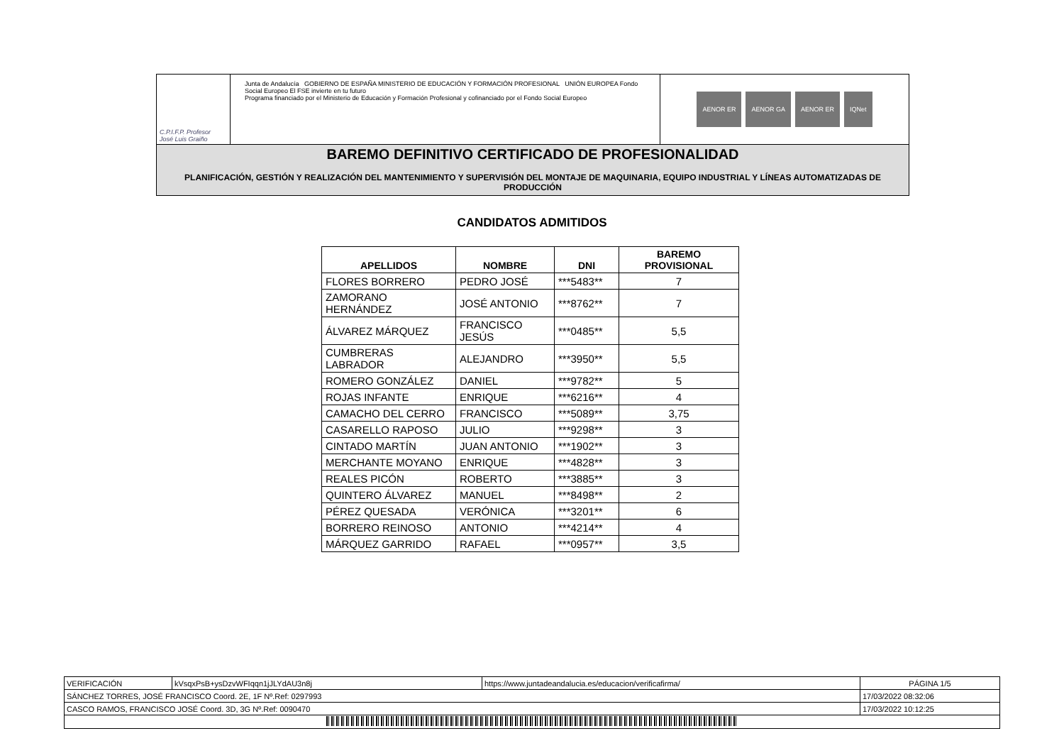C.P.I.F.P. Profesor
José Luis Graiño
Junta de Andalucía GOBIERNO DE ESPAÑA MINISTERIO DE EDUCACIÓN Y FORMACIÓN PROFESIONAL UNIÓN EUROPEA Fondo Social Europeo El FSE invierte en tu futuro
Programa financiado por el Ministerio de Educación y Formación Profesional y cofinanciado por el Fondo Social Europeo
AENOR ER AENOR GA AENOR ER IQNet
BAREMO DEFINITIVO CERTIFICADO DE PROFESIONALIDAD
PLANIFICACIÓN, GESTIÓN Y REALIZACIÓN DEL MANTENIMIENTO Y SUPERVISIÓN DEL MONTAJE DE MAQUINARIA, EQUIPO INDUSTRIAL Y LÍNEAS AUTOMATIZADAS DE PRODUCCIÓN
CANDIDATOS ADMITIDOS
| APELLIDOS | NOMBRE | DNI | BAREMO PROVISIONAL |
| --- | --- | --- | --- |
| FLORES BORRERO | PEDRO JOSÉ | ***5483** | 7 |
| ZAMORANO HERNÁNDEZ | JOSÉ ANTONIO | ***8762** | 7 |
| ÁLVAREZ MÁRQUEZ | FRANCISCO JESÚS | ***0485** | 5,5 |
| CUMBRERAS LABRADOR | ALEJANDRO | ***3950** | 5,5 |
| ROMERO GONZÁLEZ | DANIEL | ***9782** | 5 |
| ROJAS INFANTE | ENRIQUE | ***6216** | 4 |
| CAMACHO DEL CERRO | FRANCISCO | ***5089** | 3,75 |
| CASARELLO RAPOSO | JULIO | ***9298** | 3 |
| CINTADO MARTÍN | JUAN ANTONIO | ***1902** | 3 |
| MERCHANTE MOYANO | ENRIQUE | ***4828** | 3 |
| REALES PICÓN | ROBERTO | ***3885** | 3 |
| QUINTERO ÁLVAREZ | MANUEL | ***8498** | 2 |
| PÉREZ QUESADA | VERÓNICA | ***3201** | 6 |
| BORRERO REINOSO | ANTONIO | ***4214** | 4 |
| MÁRQUEZ GARRIDO | RAFAEL | ***0957** | 3,5 |
| VERIFICACIÓN | kVsqxPsB+ysDzvWFIqqn1jJLYdAU3n8j | https://www.juntadeandalucia.es/educacion/verificafirma/ | PÁGINA 1/5 |
| SÁNCHEZ TORRES, JOSÉ FRANCISCO Coord. 2E, 1F Nº.Ref: 0297993 | | | 17/03/2022 08:32:06 |
| CASCO RAMOS, FRANCISCO JOSÉ Coord. 3D, 3G Nº.Ref: 0090470 | | | 17/03/2022 10:12:25 |